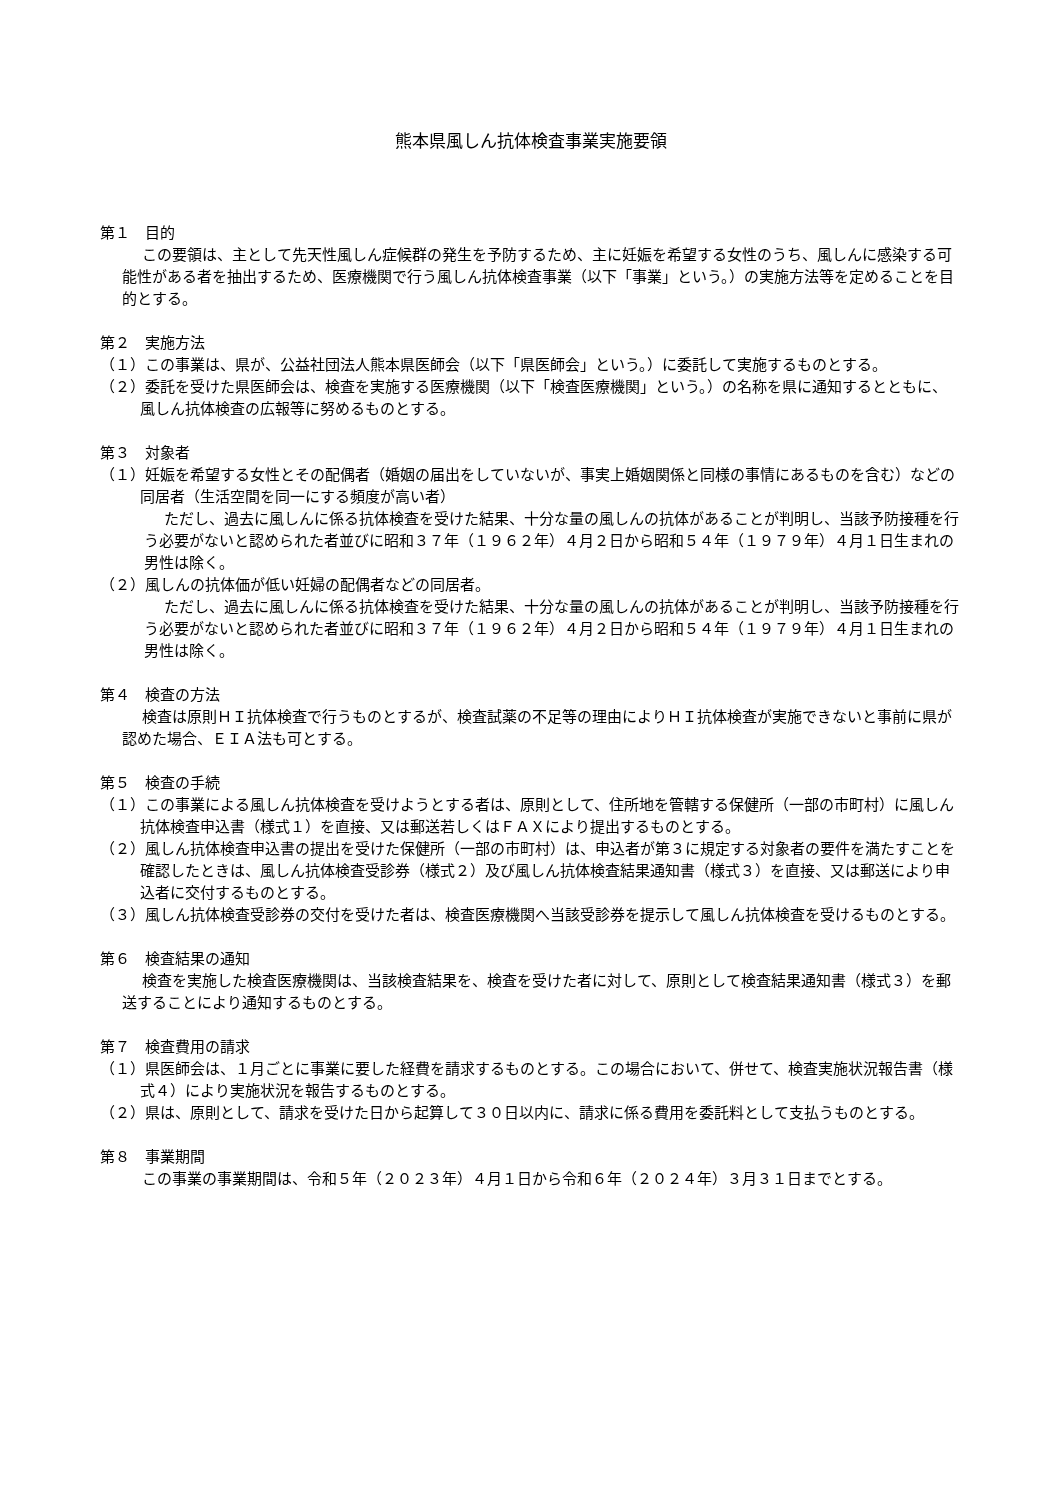熊本県風しん抗体検査事業実施要領
第１　目的
この要領は、主として先天性風しん症候群の発生を予防するため、主に妊娠を希望する女性のうち、風しんに感染する可能性がある者を抽出するため、医療機関で行う風しん抗体検査事業（以下「事業」という。）の実施方法等を定めることを目的とする。
第２　実施方法
（１）この事業は、県が、公益社団法人熊本県医師会（以下「県医師会」という。）に委託して実施するものとする。
（２）委託を受けた県医師会は、検査を実施する医療機関（以下「検査医療機関」という。）の名称を県に通知するとともに、風しん抗体検査の広報等に努めるものとする。
第３　対象者
（１）妊娠を希望する女性とその配偶者（婚姻の届出をしていないが、事実上婚姻関係と同様の事情にあるものを含む）などの同居者（生活空間を同一にする頻度が高い者）
ただし、過去に風しんに係る抗体検査を受けた結果、十分な量の風しんの抗体があることが判明し、当該予防接種を行う必要がないと認められた者並びに昭和３７年（１９６２年）４月２日から昭和５４年（１９７９年）４月１日生まれの男性は除く。
（２）風しんの抗体価が低い妊婦の配偶者などの同居者。
ただし、過去に風しんに係る抗体検査を受けた結果、十分な量の風しんの抗体があることが判明し、当該予防接種を行う必要がないと認められた者並びに昭和３７年（１９６２年）４月２日から昭和５４年（１９７９年）４月１日生まれの男性は除く。
第４　検査の方法
検査は原則ＨＩ抗体検査で行うものとするが、検査試薬の不足等の理由によりＨＩ抗体検査が実施できないと事前に県が認めた場合、ＥＩＡ法も可とする。
第５　検査の手続
（１）この事業による風しん抗体検査を受けようとする者は、原則として、住所地を管轄する保健所（一部の市町村）に風しん抗体検査申込書（様式１）を直接、又は郵送若しくはＦＡＸにより提出するものとする。
（２）風しん抗体検査申込書の提出を受けた保健所（一部の市町村）は、申込者が第３に規定する対象者の要件を満たすことを確認したときは、風しん抗体検査受診券（様式２）及び風しん抗体検査結果通知書（様式３）を直接、又は郵送により申込者に交付するものとする。
（３）風しん抗体検査受診券の交付を受けた者は、検査医療機関へ当該受診券を提示して風しん抗体検査を受けるものとする。
第６　検査結果の通知
検査を実施した検査医療機関は、当該検査結果を、検査を受けた者に対して、原則として検査結果通知書（様式３）を郵送することにより通知するものとする。
第７　検査費用の請求
（１）県医師会は、１月ごとに事業に要した経費を請求するものとする。この場合において、併せて、検査実施状況報告書（様式４）により実施状況を報告するものとする。
（２）県は、原則として、請求を受けた日から起算して３０日以内に、請求に係る費用を委託料として支払うものとする。
第８　事業期間
この事業の事業期間は、令和５年（２０２３年）４月１日から令和６年（２０２４年）３月３１日までとする。